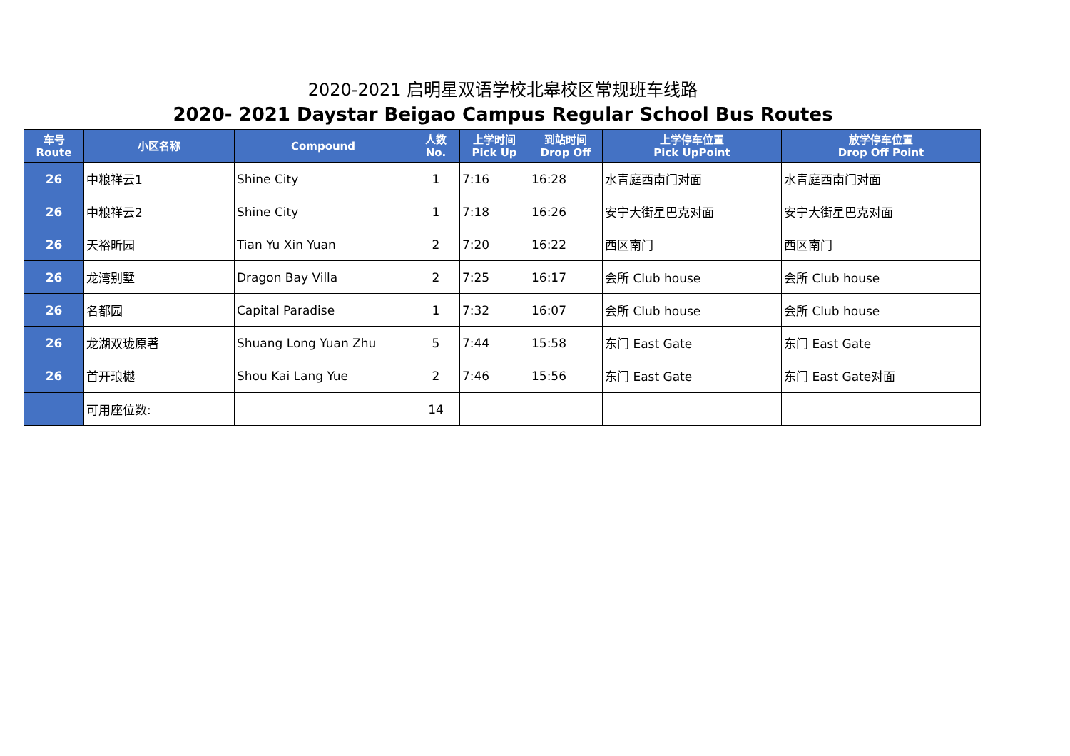2020-2021 启明星双语学校北皋校区常规班车线路
2020- 2021 Daystar Beigao Campus Regular School Bus Routes
| 车号 Route | 小区名称 | Compound | 人数 No. | 上学时间 Pick Up | 到站时间 Drop Off | 上学停车位置 Pick UpPoint | 放学停车位置 Drop Off Point |
| --- | --- | --- | --- | --- | --- | --- | --- |
| 26 | 中粮祥云1 | Shine City | 1 | 7:16 | 16:28 | 水青庭西南门对面 | 水青庭西南门对面 |
| 26 | 中粮祥云2 | Shine City | 1 | 7:18 | 16:26 | 安宁大街星巴克对面 | 安宁大街星巴克对面 |
| 26 | 天裕昕园 | Tian Yu Xin Yuan | 2 | 7:20 | 16:22 | 西区南门 | 西区南门 |
| 26 | 龙湾别墅 | Dragon Bay Villa | 2 | 7:25 | 16:17 | 会所 Club house | 会所 Club house |
| 26 | 名都园 | Capital Paradise | 1 | 7:32 | 16:07 | 会所 Club house | 会所 Club house |
| 26 | 龙湖双珑原著 | Shuang Long Yuan Zhu | 5 | 7:44 | 15:58 | 东门 East Gate | 东门 East Gate |
| 26 | 首开琅樾 | Shou Kai Lang Yue | 2 | 7:46 | 15:56 | 东门 East Gate | 东门 East Gate对面 |
| | 可用座位数: | | 14 | | | | |